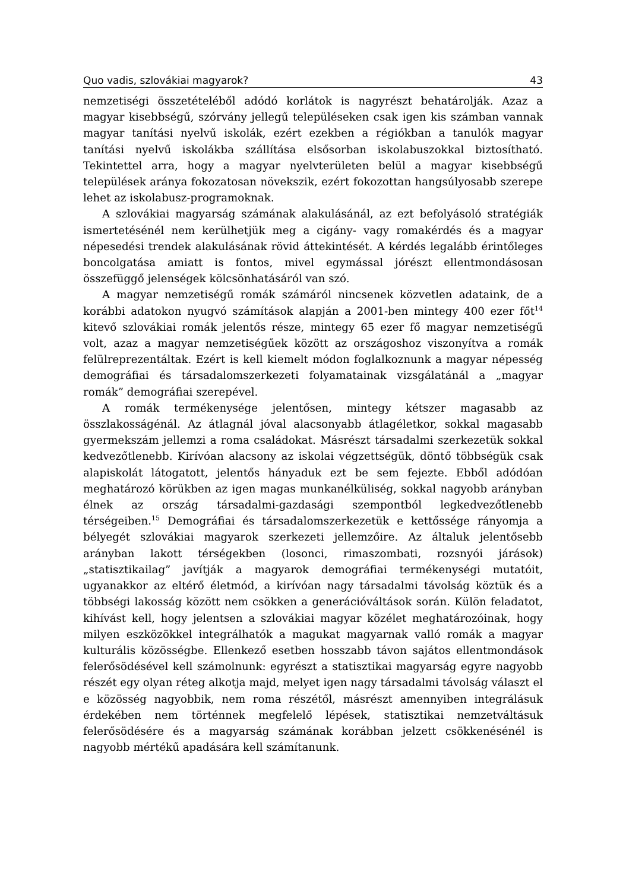Quo vadis, szlovákiai magyarok? 43
nemzetiségi összetételéből adódó korlátok is nagyrészt behatárolják. Azaz a magyar kisebbségű, szórvány jellegű településeken csak igen kis számban vannak magyar tanítási nyelvű iskolák, ezért ezekben a régiókban a tanulók magyar tanítási nyelvű iskolákba szállítása elsősorban iskolabuszokkal biztosítható. Tekintettel arra, hogy a magyar nyelvterületen belül a magyar kisebbségű települések aránya fokozatosan növekszik, ezért fokozottan hangsúlyosabb szerepe lehet az iskolabusz-programoknak.
A szlovákiai magyarság számának alakulásánál, az ezt befolyásoló stratégiák ismertetésénél nem kerülhetjük meg a cigány- vagy romakérdés és a magyar népesedési trendek alakulásának rövid áttekintését. A kérdés legalább érintőleges boncolgatása amiatt is fontos, mivel egymással jórészt ellentmondásosan összefüggő jelenségek kölcsönhatásáról van szó.
A magyar nemzetiségű romák számáról nincsenek közvetlen adataink, de a korábbi adatokon nyugvó számítások alapján a 2001-ben mintegy 400 ezer főt<sup>14</sup> kitevő szlovákiai romák jelentős része, mintegy 65 ezer fő magyar nemzetiségű volt, azaz a magyar nemzetiségűek között az országoshoz viszonyítva a romák felülreprezentáltak. Ezért is kell kiemelt módon foglalkoznunk a magyar népesség demográfiai és társadalomszerkezeti folyamatainak vizsgálatánál a „magyar romák” demográfiai szerepével.
A romák termékenysége jelentősen, mintegy kétszer magasabb az összlakosságénál. Az átlagnál jóval alacsonyabb átlagéletkor, sokkal magasabb gyermekszám jellemzi a roma családokat. Másrészt társadalmi szerkezetük sokkal kedvezőtlenebb. Kirívóan alacsony az iskolai végzettségük, döntő többségük csak alapiskolát látogatott, jelentős hányaduk ezt be sem fejezte. Ebből adódóan meghatározó körükben az igen magas munkanélküliség, sokkal nagyobb arányban élnek az ország társadalmi-gazdasági szempontból legkedvezőtlenebb térségeiben.<sup>15</sup> Demográfiai és társadalomszerkezetük e kettőssége rányomja a bélyegét szlovákiai magyarok szerkezeti jellemzőire. Az általuk jelentősebb arányban lakott térségekben (losonci, rimaszombati, rozsnyói járások) „statisztikailag” javítják a magyarok demográfiai termékenységi mutatóit, ugyanakkor az eltérő életmód, a kirívóan nagy társadalmi távolság köztük és a többségi lakosság között nem csökken a generációváltások során. Külön feladatot, kihívást kell, hogy jelentsen a szlovákiai magyar közélet meghatározóinak, hogy milyen eszközökkel integrálhatók a magukat magyarnak valló romák a magyar kulturális közösségbe. Ellenkező esetben hosszabb távon sajátos ellentmondások felerősödésével kell számolnunk: egyrészt a statisztikai magyarság egyre nagyobb részét egy olyan réteg alkotja majd, melyet igen nagy társadalmi távolság választ el e közösség nagyobbik, nem roma részétől, másrészt amennyiben integrálásuk érdekében nem történnek megfelelő lépések, statisztikai nemzetváltásuk felerősödésére és a magyarság számának korábban jelzett csökkenésénél is nagyobb mértékű apadására kell számítanunk.